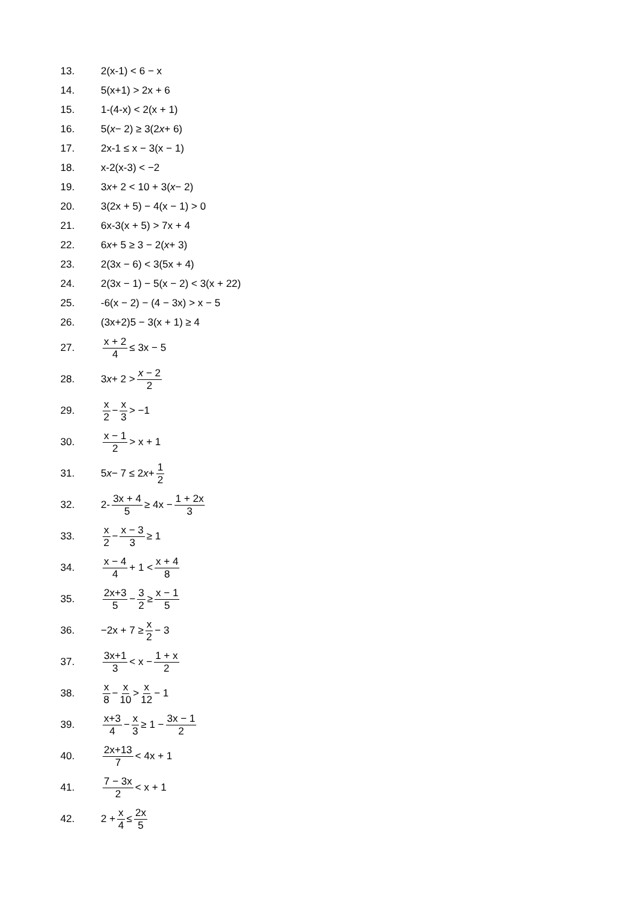13. 2(x-1) < 6 − x
14. 5(x+1) > 2x + 6
15. 1-(4-x) < 2(x + 1)
16. 5(x − 2) ≥ 3(2 x + 6)
17. 2x-1 ≤ x − 3(x − 1)
18. x-2(x-3) < −2
19. 3 x + 2 < 10 + 3(x − 2)
20. 3(2x + 5) − 4(x − 1) > 0
21. 6x-3(x + 5) > 7x + 4
22. 6 x + 5 ≥ 3 − 2(x + 3)
23. 2(3x − 6) < 3(5x + 4)
24. 2(3x − 1) − 5(x − 2) < 3(x + 22)
25. -6(x − 2) − (4 − 3x) > x − 5
26. (3x+2)5 − 3(x + 1) ≥ 4
27. x + 2 4 ≤ 3x − 5
28. 3 x + 2 > x − 2 2
29. x 2 − x 3 > −1
30. x − 1 2 > x + 1
31. 5 x − 7 ≤ 2 x + 1 2
32. 2- 3x + 4 5 ≥ 4x − 1 + 2x 3
33. x 2 − x − 3 3 ≥ 1
34. x − 4 4 + 1 < x + 4 8
35. 2x+3 5 − 3 2 ≥ x − 1 5
36. −2x + 7 ≥ x 2 − 3
37. 3x+1 3 < x − 1 + x 2
38. x 8 − x 10 > x 12 − 1
39. x+3 4 − x 3 ≥ 1 − 3x − 1 2
40. 2x+13 7 < 4x + 1
41. 7 − 3x 2 < x + 1
42. 2 + x 4 ≤ 2x 5